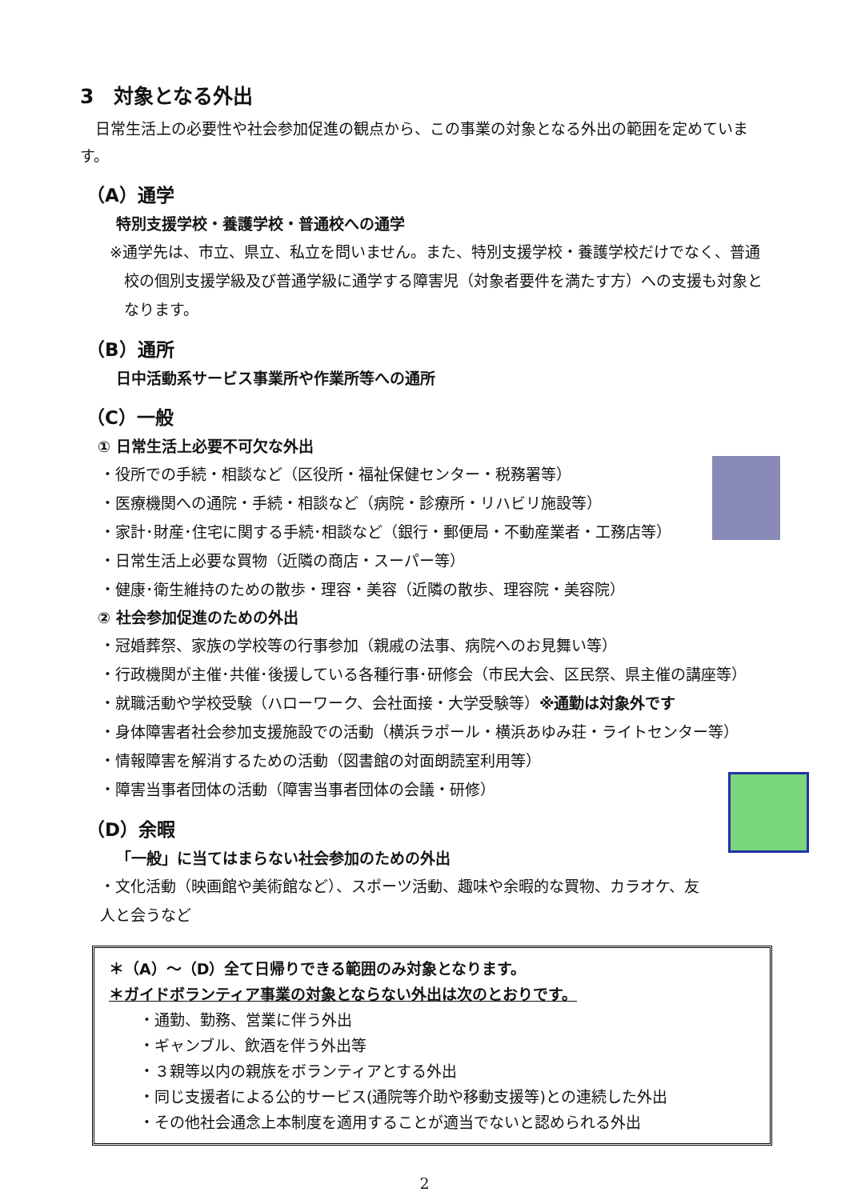3　対象となる外出
　日常生活上の必要性や社会参加促進の観点から、この事業の対象となる外出の範囲を定めています。
（A）通学
特別支援学校・養護学校・普通校への通学
※通学先は、市立、県立、私立を問いません。また、特別支援学校・養護学校だけでなく、普通校の個別支援学級及び普通学級に通学する障害児（対象者要件を満たす方）への支援も対象となります。
（B）通所
日中活動系サービス事業所や作業所等への通所
（C）一般
① 日常生活上必要不可欠な外出
・役所での手続・相談など（区役所・福祉保健センター・税務署等）
・医療機関への通院・手続・相談など（病院・診療所・リハビリ施設等）
・家計･財産･住宅に関する手続･相談など（銀行・郵便局・不動産業者・工務店等）
・日常生活上必要な買物（近隣の商店・スーパー等）
・健康･衛生維持のための散歩・理容・美容（近隣の散歩、理容院・美容院）
② 社会参加促進のための外出
・冠婚葬祭、家族の学校等の行事参加（親戚の法事、病院へのお見舞い等）
・行政機関が主催･共催･後援している各種行事･研修会（市民大会、区民祭、県主催の講座等）
・就職活動や学校受験（ハローワーク、会社面接・大学受験等）※通勤は対象外です
・身体障害者社会参加支援施設での活動（横浜ラポール・横浜あゆみ荘・ライトセンター等）
・情報障害を解消するための活動（図書館の対面朗読室利用等）
・障害当事者団体の活動（障害当事者団体の会議・研修）
（D）余暇
「一般」に当てはまらない社会参加のための外出
・文化活動（映画館や美術館など）、スポーツ活動、趣味や余暇的な買物、カラオケ、友人と会うなど
＊（A）～（D）全て日帰りできる範囲のみ対象となります。
＊ガイドボランティア事業の対象とならない外出は次のとおりです。
・通勤、勤務、営業に伴う外出
・ギャンブル、飲酒を伴う外出等
・３親等以内の親族をボランティアとする外出
・同じ支援者による公的サービス(通院等介助や移動支援等)との連続した外出
・その他社会通念上本制度を適用することが適当でないと認められる外出
2